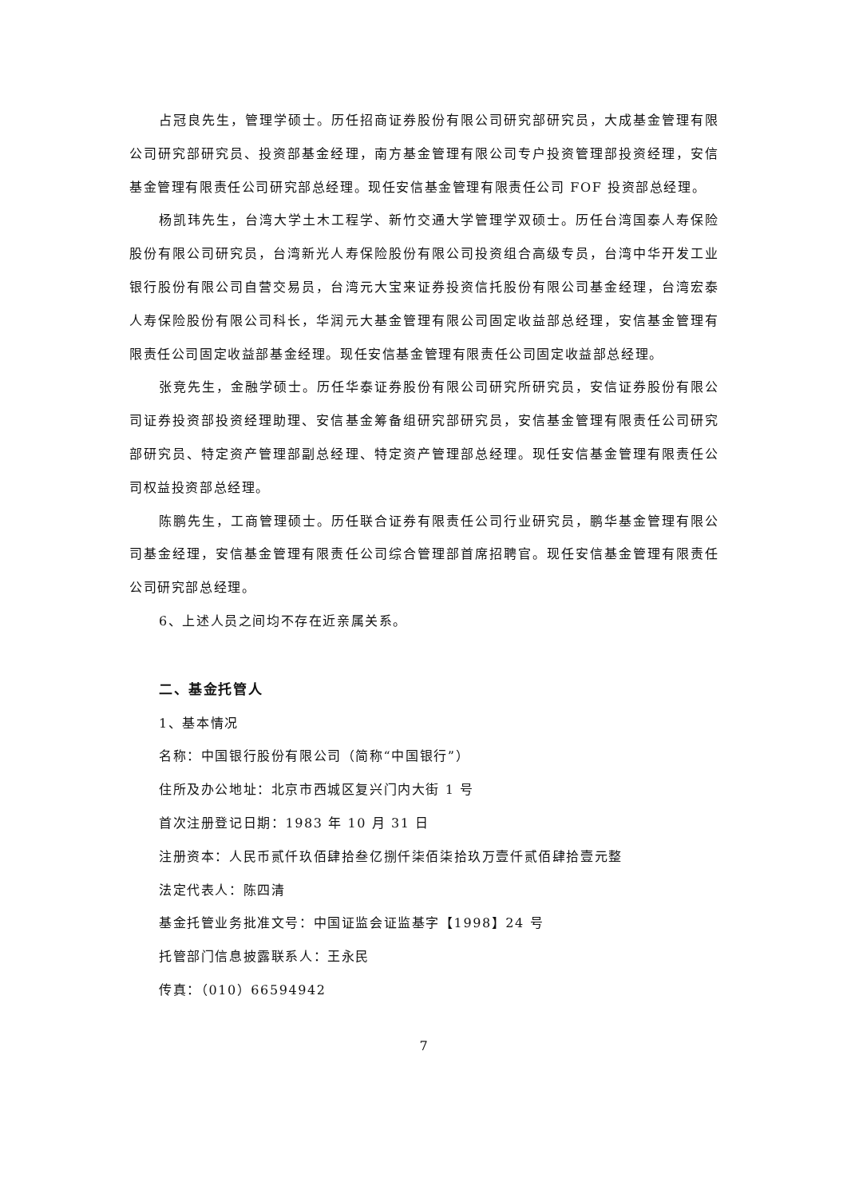占冠良先生，管理学硕士。历任招商证券股份有限公司研究部研究员，大成基金管理有限公司研究部研究员、投资部基金经理，南方基金管理有限公司专户投资管理部投资经理，安信基金管理有限责任公司研究部总经理。现任安信基金管理有限责任公司 FOF 投资部总经理。
杨凯玮先生，台湾大学土木工程学、新竹交通大学管理学双硕士。历任台湾国泰人寿保险股份有限公司研究员，台湾新光人寿保险股份有限公司投资组合高级专员，台湾中华开发工业银行股份有限公司自营交易员，台湾元大宝来证券投资信托股份有限公司基金经理，台湾宏泰人寿保险股份有限公司科长，华润元大基金管理有限公司固定收益部总经理，安信基金管理有限责任公司固定收益部基金经理。现任安信基金管理有限责任公司固定收益部总经理。
张竞先生，金融学硕士。历任华泰证券股份有限公司研究所研究员，安信证券股份有限公司证券投资部投资经理助理、安信基金筹备组研究部研究员，安信基金管理有限责任公司研究部研究员、特定资产管理部副总经理、特定资产管理部总经理。现任安信基金管理有限责任公司权益投资部总经理。
陈鹏先生，工商管理硕士。历任联合证券有限责任公司行业研究员，鹏华基金管理有限公司基金经理，安信基金管理有限责任公司综合管理部首席招聘官。现任安信基金管理有限责任公司研究部总经理。
6、上述人员之间均不存在近亲属关系。
二、基金托管人
1、基本情况
名称：中国银行股份有限公司（简称“中国银行”）
住所及办公地址：北京市西城区复兴门内大街 1 号
首次注册登记日期：1983 年 10 月 31 日
注册资本：人民币贰仟玖佰肆拾叁亿捌仟柒佰柒拾玖万壹仟贰佰肆拾壹元整
法定代表人：陈四清
基金托管业务批准文号：中国证监会证监基字【1998】24 号
托管部门信息披露联系人：王永民
传真：（010）66594942
7